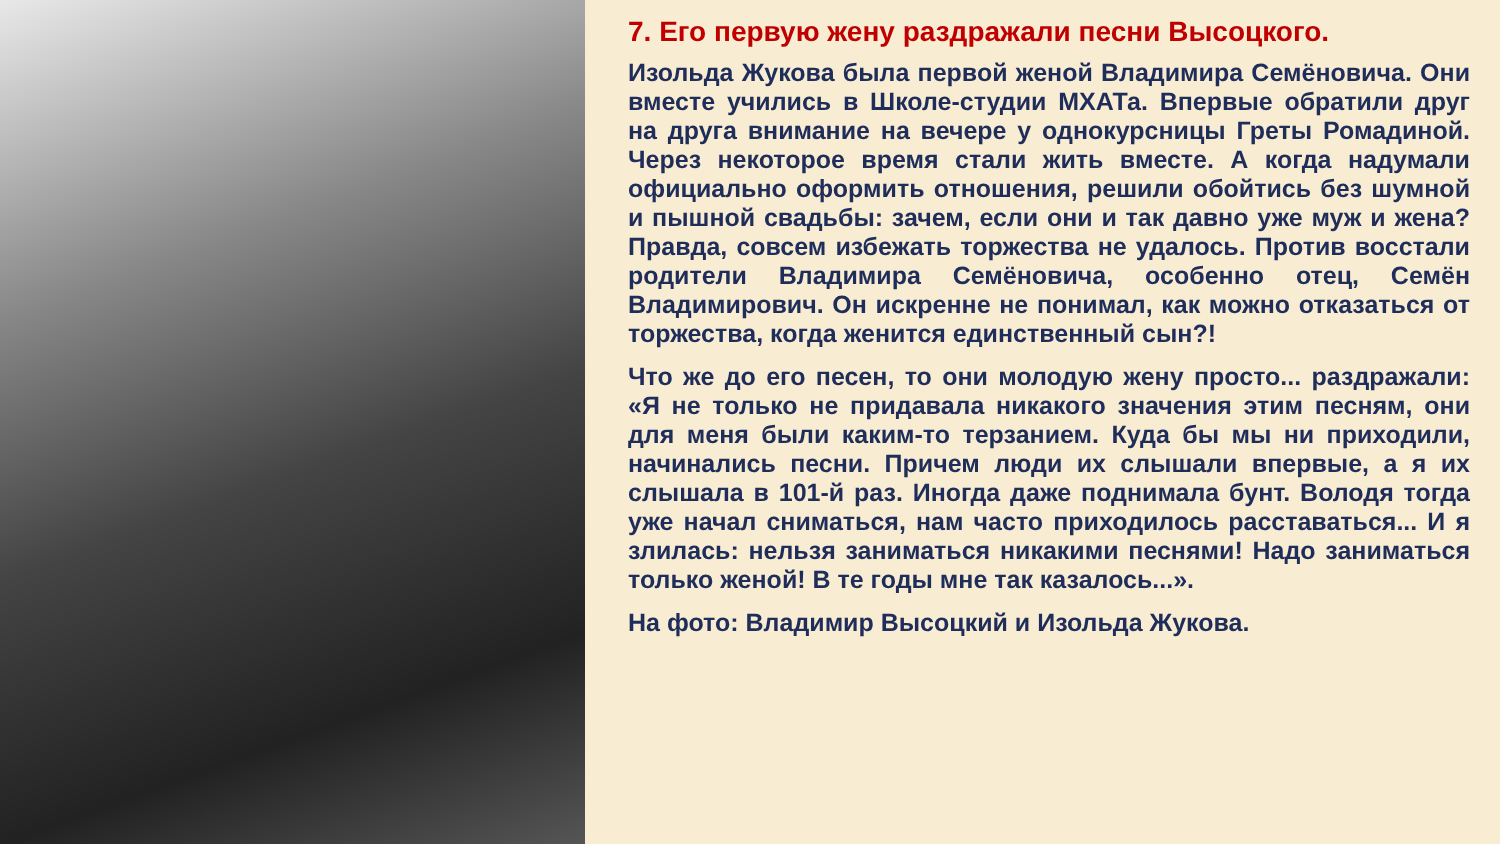7. Его первую жену раздражали песни Высоцкого.
Изольда Жукова была первой женой Владимира Семёновича. Они вместе учились в Школе-студии МХАТа. Впервые обратили друг на друга внимание на вечере у однокурсницы Греты Ромадиной. Через некоторое время стали жить вместе. А когда надумали официально оформить отношения, решили обойтись без шумной и пышной свадьбы: зачем, если они и так давно уже муж и жена? Правда, совсем избежать торжества не удалось. Против восстали родители Владимира Семёновича, особенно отец, Семён Владимирович. Он искренне не понимал, как можно отказаться от торжества, когда женится единственный сын?!
Что же до его песен, то они молодую жену просто... раздражали: «Я не только не придавала никакого значения этим песням, они для меня были каким-то терзанием. Куда бы мы ни приходили, начинались песни. Причем люди их слышали впервые, а я их слышала в 101-й раз. Иногда даже поднимала бунт. Володя тогда уже начал сниматься, нам часто приходилось расставаться... И я злилась: нельзя заниматься никакими песнями! Надо заниматься только женой! В те годы мне так казалось...».
На фото: Владимир Высоцкий и Изольда Жукова.